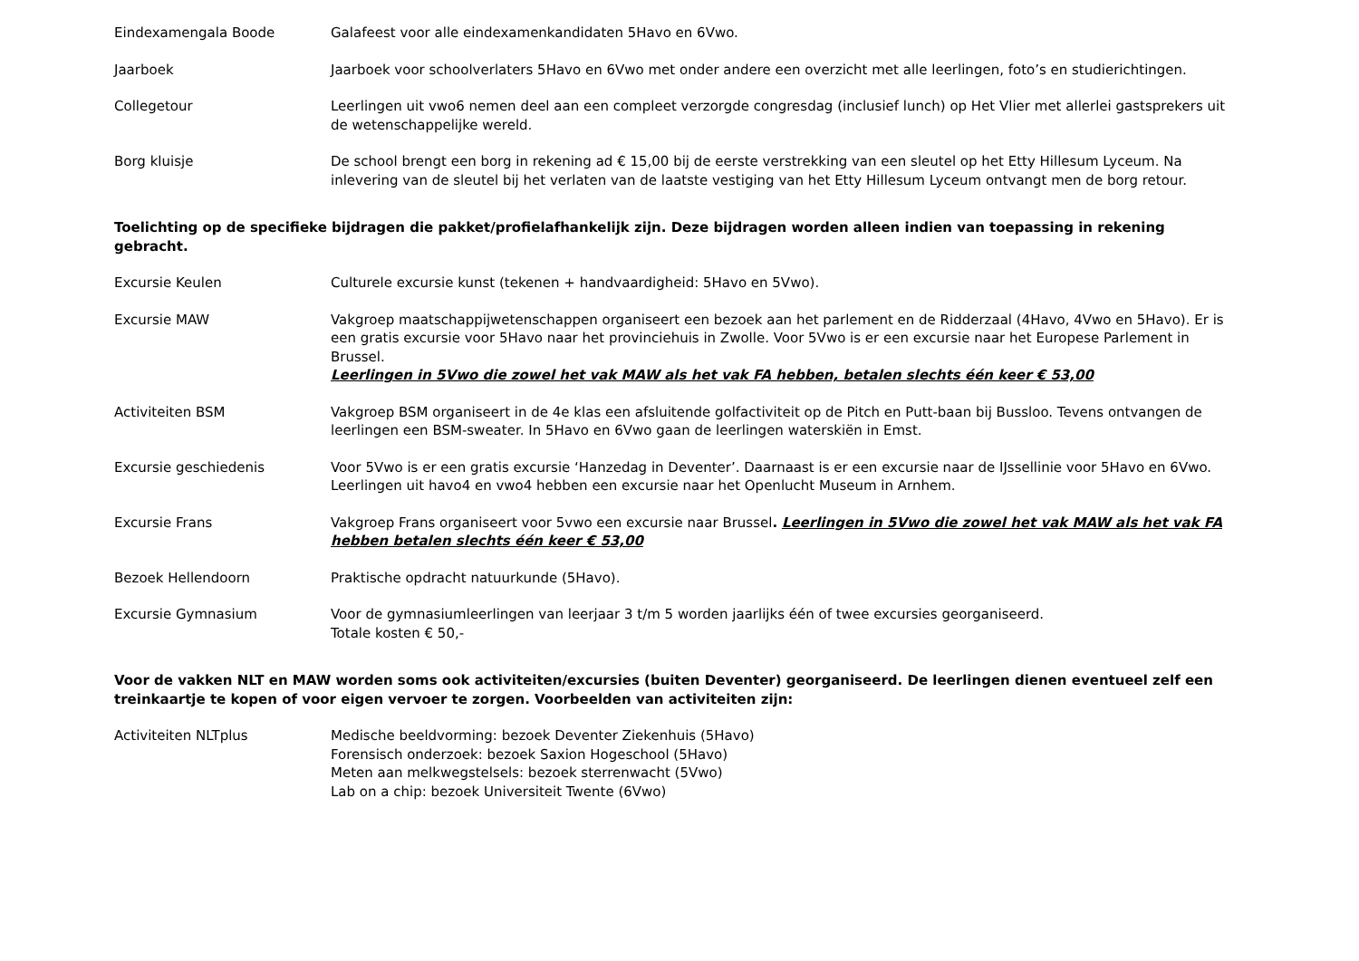Eindexamengala Boode Galafeest voor alle eindexamenkandidaten 5Havo en 6Vwo.
Jaarboek Jaarboek voor schoolverlaters 5Havo en 6Vwo met onder andere een overzicht met alle leerlingen, foto’s en studierichtingen.
Collegetour Leerlingen uit vwo6 nemen deel aan een compleet verzorgde congresdag (inclusief lunch) op Het Vlier met allerlei gastsprekers uit de wetenschappelijke wereld.
Borg kluisje De school brengt een borg in rekening ad € 15,00 bij de eerste verstrekking van een sleutel op het Etty Hillesum Lyceum. Na inlevering van de sleutel bij het verlaten van de laatste vestiging van het Etty Hillesum Lyceum ontvangt men de borg retour.
Toelichting op de specifieke bijdragen die pakket/profielafhankelijk zijn. Deze bijdragen worden alleen indien van toepassing in rekening gebracht.
Excursie Keulen Culturele excursie kunst (tekenen + handvaardigheid: 5Havo en 5Vwo).
Excursie MAW Vakgroep maatschappijwetenschappen organiseert een bezoek aan het parlement en de Ridderzaal (4Havo, 4Vwo en 5Havo). Er is een gratis excursie voor 5Havo naar het provinciehuis in Zwolle. Voor 5Vwo is er een excursie naar het Europese Parlement in Brussel.
Leerlingen in 5Vwo die zowel het vak MAW als het vak FA hebben, betalen slechts één keer € 53,00
Activiteiten BSM Vakgroep BSM organiseert in de 4e klas een afsluitende golfactiviteit op de Pitch en Putt-baan bij Bussloo. Tevens ontvangen de leerlingen een BSM-sweater. In 5Havo en 6Vwo gaan de leerlingen waterskiën in Emst.
Excursie geschiedenis Voor 5Vwo is er een gratis excursie ‘Hanzedag in Deventer’. Daarnaast is er een excursie naar de IJssellinie voor 5Havo en 6Vwo. Leerlingen uit havo4 en vwo4 hebben een excursie naar het Openlucht Museum in Arnhem.
Excursie Frans Vakgroep Frans organiseert voor 5vwo een excursie naar Brussel. Leerlingen in 5Vwo die zowel het vak MAW als het vak FA hebben betalen slechts één keer € 53,00
Bezoek Hellendoorn Praktische opdracht natuurkunde (5Havo).
Excursie Gymnasium Voor de gymnasiumleerlingen van leerjaar 3 t/m 5 worden jaarlijks één of twee excursies georganiseerd.
Totale kosten € 50,-
Voor de vakken NLT en MAW worden soms ook activiteiten/excursies (buiten Deventer) georganiseerd. De leerlingen dienen eventueel zelf een treinkaartje te kopen of voor eigen vervoer te zorgen. Voorbeelden van activiteiten zijn:
Activiteiten NLTplus Medische beeldvorming: bezoek Deventer Ziekenhuis (5Havo)
Forensisch onderzoek: bezoek Saxion Hogeschool (5Havo)
Meten aan melkwegstelsels: bezoek sterrenwacht (5Vwo)
Lab on a chip: bezoek Universiteit Twente (6Vwo)